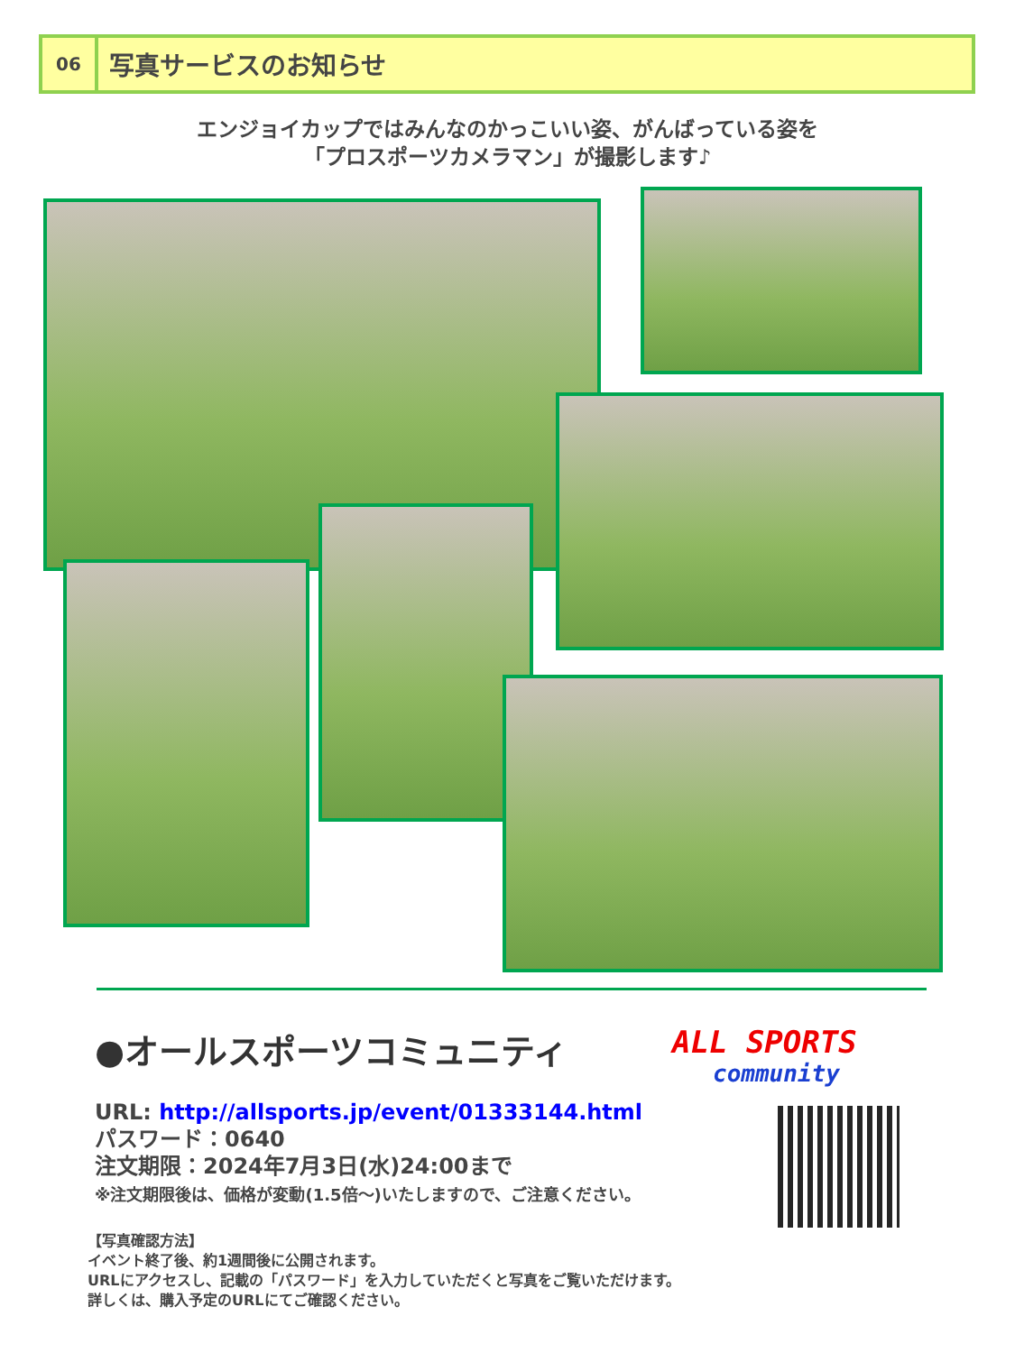06
写真サービスのお知らせ
エンジョイカップではみんなのかっこいい姿、がんばっている姿を
「プロスポーツカメラマン」が撮影します♪
●オールスポーツコミュニティ
URL: http://allsports.jp/event/01333144.html
パスワード：0640
注文期限：2024年7月3日(水)24:00まで
※注文期限後は、価格が変動(1.5倍～)いたしますので、ご注意ください。
ALL SPORTS
community
【写真確認方法】
イベント終了後、約1週間後に公開されます。
URLにアクセスし、記載の「パスワード」を入力していただくと写真をご覧いただけます。
詳しくは、購入予定のURLにてご確認ください。